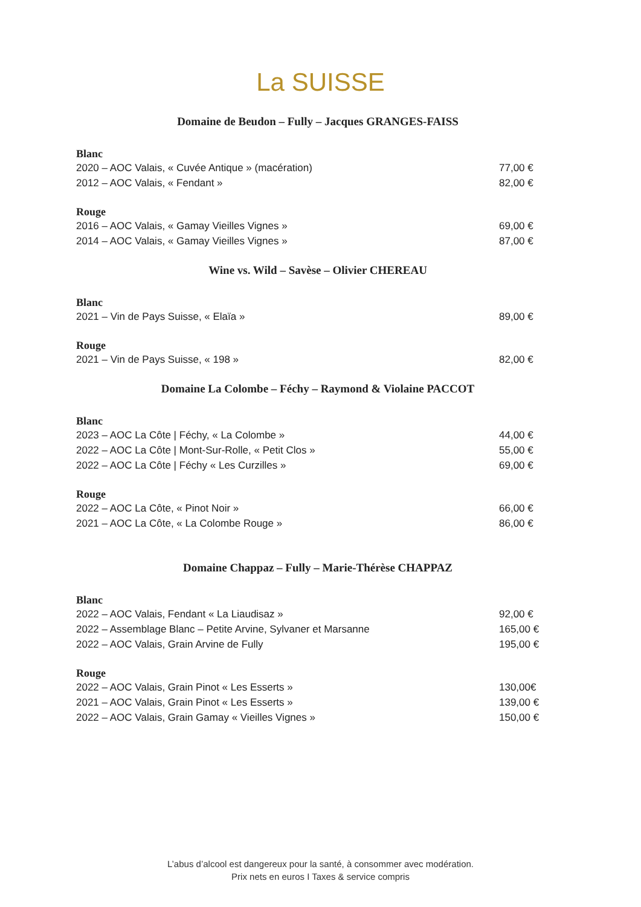La SUISSE
Domaine de Beudon – Fully – Jacques GRANGES-FAISS
Blanc
2020 – AOC Valais, « Cuvée Antique » (macération) 77,00 €
2012 – AOC Valais, « Fendant » 82,00 €
Rouge
2016 – AOC Valais, « Gamay Vieilles Vignes » 69,00 €
2014 – AOC Valais, « Gamay Vieilles Vignes » 87,00 €
Wine vs. Wild – Savèse – Olivier CHEREAU
Blanc
2021 – Vin de Pays Suisse, « Elaïa » 89,00 €
Rouge
2021 – Vin de Pays Suisse, « 198 » 82,00 €
Domaine La Colombe – Féchy – Raymond & Violaine PACCOT
Blanc
2023 – AOC La Côte | Féchy, « La Colombe » 44,00 €
2022 – AOC La Côte | Mont-Sur-Rolle, « Petit Clos » 55,00 €
2022 – AOC La Côte | Féchy « Les Curzilles » 69,00 €
Rouge
2022 – AOC La Côte, « Pinot Noir » 66,00 €
2021 – AOC La Côte, « La Colombe Rouge » 86,00 €
Domaine Chappaz – Fully – Marie-Thérèse CHAPPAZ
Blanc
2022 – AOC Valais, Fendant « La Liaudisaz » 92,00 €
2022 – Assemblage Blanc – Petite Arvine, Sylvaner et Marsanne 165,00 €
2022 – AOC Valais, Grain Arvine de Fully 195,00 €
Rouge
2022 – AOC Valais, Grain Pinot « Les Esserts » 130,00€
2021 – AOC Valais, Grain Pinot « Les Esserts » 139,00 €
2022 – AOC Valais, Grain Gamay « Vieilles Vignes » 150,00 €
L’abus d’alcool est dangereux pour la santé, à consommer avec modération.
Prix nets en euros I Taxes & service compris